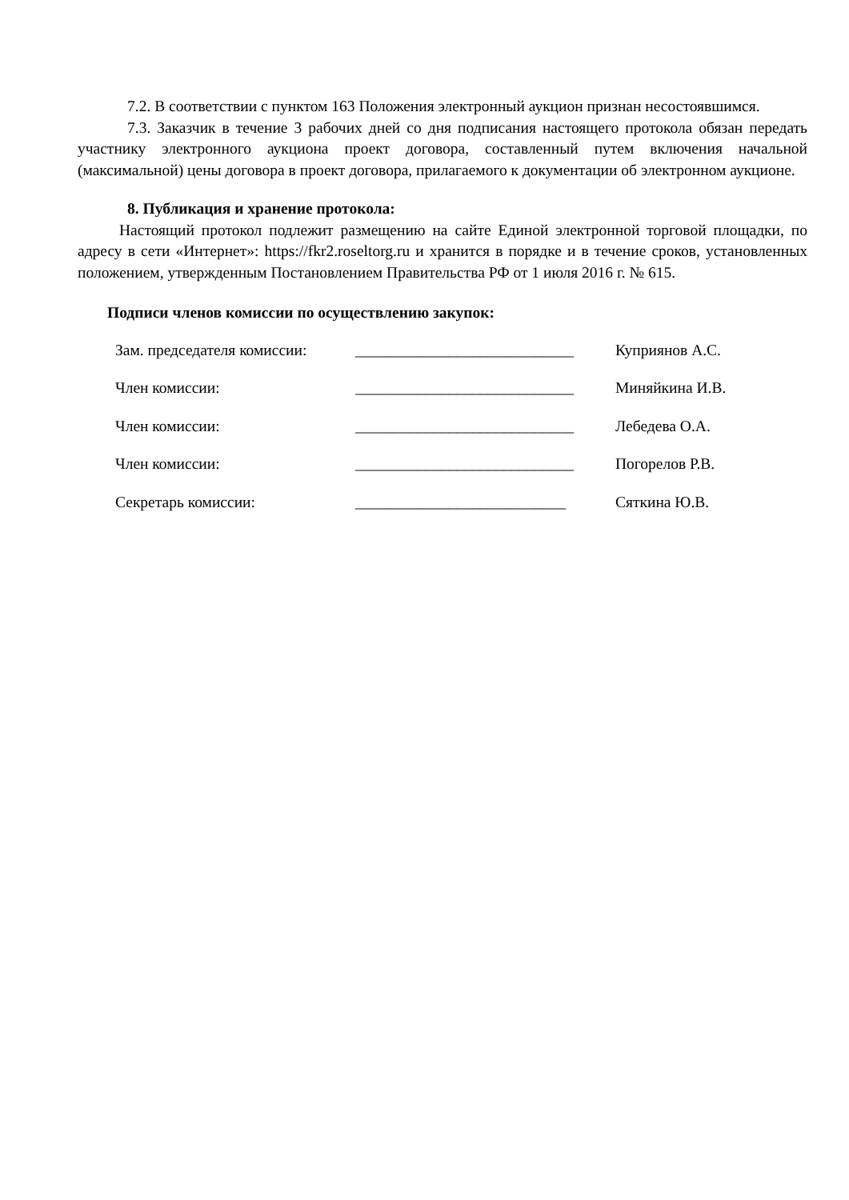7.2. В соответствии с пунктом 163 Положения электронный аукцион признан несостоявшимся.
7.3. Заказчик в течение 3 рабочих дней со дня подписания настоящего протокола обязан передать участнику электронного аукциона проект договора, составленный путем включения начальной (максимальной) цены договора в проект договора, прилагаемого к документации об электронном аукционе.
8. Публикация и хранение протокола:
Настоящий протокол подлежит размещению на сайте Единой электронной торговой площадки, по адресу в сети «Интернет»: https://fkr2.roseltorg.ru и хранится в порядке и в течение сроков, установленных положением, утвержденным Постановлением Правительства РФ от 1 июля 2016 г. № 615.
Подписи членов комиссии по осуществлению закупок:
| Зам. председателя комиссии: | ____________________________ | Куприянов А.С. |
| Член комиссии: | ____________________________ | Миняйкина И.В. |
| Член комиссии: | ____________________________ | Лебедева О.А. |
| Член комиссии: | ____________________________ | Погорелов Р.В. |
| Секретарь комиссии: | ___________________________ | Сяткина Ю.В. |